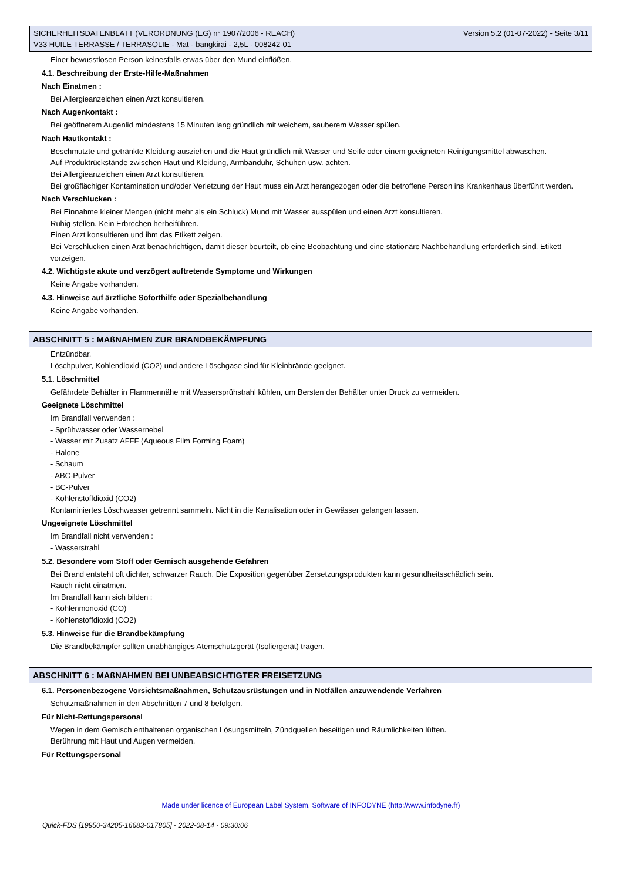Version 5.2 (01-07-2022) - Seite 3/11 SICHERHEITSDATENBLATT (VERORDNUNG (EG) n° 1907/2006 - REACH)
V33 HUILE TERRASSE / TERRASOLIE - Mat - bangkirai - 2,5L - 008242-01
Einer bewusstlosen Person keinesfalls etwas über den Mund einflößen.
4.1. Beschreibung der Erste-Hilfe-Maßnahmen
Nach Einatmen :
Bei Allergieanzeichen einen Arzt konsultieren.
Nach Augenkontakt :
Bei geöffnetem Augenlid mindestens 15 Minuten lang gründlich mit weichem, sauberem Wasser spülen.
Nach Hautkontakt :
Beschmutzte und getränkte Kleidung ausziehen und die Haut gründlich mit Wasser und Seife oder einem geeigneten Reinigungsmittel abwaschen.
Auf Produktrückstände zwischen Haut und Kleidung, Armbanduhr, Schuhen usw. achten.
Bei Allergieanzeichen einen Arzt konsultieren.
Bei großflächiger Kontamination und/oder Verletzung der Haut muss ein Arzt herangezogen oder die betroffene Person ins Krankenhaus überführt werden.
Nach Verschlucken :
Bei Einnahme kleiner Mengen (nicht mehr als ein Schluck) Mund mit Wasser ausspülen und einen Arzt konsultieren.
Ruhig stellen. Kein Erbrechen herbeiführen.
Einen Arzt konsultieren und ihm das Etikett zeigen.
Bei Verschlucken einen Arzt benachrichtigen, damit dieser beurteilt, ob eine Beobachtung und eine stationäre Nachbehandlung erforderlich sind. Etikett vorzeigen.
4.2. Wichtigste akute und verzögert auftretende Symptome und Wirkungen
Keine Angabe vorhanden.
4.3. Hinweise auf ärztliche Soforthilfe oder Spezialbehandlung
Keine Angabe vorhanden.
ABSCHNITT 5 : MAßNAHMEN ZUR BRANDBEKÄMPFUNG
Entzündbar.
Löschpulver, Kohlendioxid (CO2) und andere Löschgase sind für Kleinbrände geeignet.
5.1. Löschmittel
Gefährdete Behälter in Flammennähe mit Wassersprühstrahl kühlen, um Bersten der Behälter unter Druck zu vermeiden.
Geeignete Löschmittel
Im Brandfall verwenden :
- Sprühwasser oder Wassernebel
- Wasser mit Zusatz AFFF (Aqueous Film Forming Foam)
- Halone
- Schaum
- ABC-Pulver
- BC-Pulver
- Kohlenstoffdioxid (CO2)
Kontaminiertes Löschwasser getrennt sammeln. Nicht in die Kanalisation oder in Gewässer gelangen lassen.
Ungeeignete Löschmittel
Im Brandfall nicht verwenden :
- Wasserstrahl
5.2. Besondere vom Stoff oder Gemisch ausgehende Gefahren
Bei Brand entsteht oft dichter, schwarzer Rauch. Die Exposition gegenüber Zersetzungsprodukten kann gesundheitsschädlich sein.
Rauch nicht einatmen.
Im Brandfall kann sich bilden :
- Kohlenmonoxid (CO)
- Kohlenstoffdioxid (CO2)
5.3. Hinweise für die Brandbekämpfung
Die Brandbekämpfer sollten unabhängiges Atemschutzgerät (Isoliergerät) tragen.
ABSCHNITT 6 : MAßNAHMEN BEI UNBEABSICHTIGTER FREISETZUNG
6.1. Personenbezogene Vorsichtsmaßnahmen, Schutzausrüstungen und in Notfällen anzuwendende Verfahren
Schutzmaßnahmen in den Abschnitten 7 und 8 befolgen.
Für Nicht-Rettungspersonal
Wegen in dem Gemisch enthaltenen organischen Lösungsmitteln, Zündquellen beseitigen und Räumlichkeiten lüften.
Berührung mit Haut und Augen vermeiden.
Für Rettungspersonal
Made under licence of European Label System, Software of INFODYNE (http://www.infodyne.fr)
Quick-FDS [19950-34205-16683-017805] - 2022-08-14 - 09:30:06